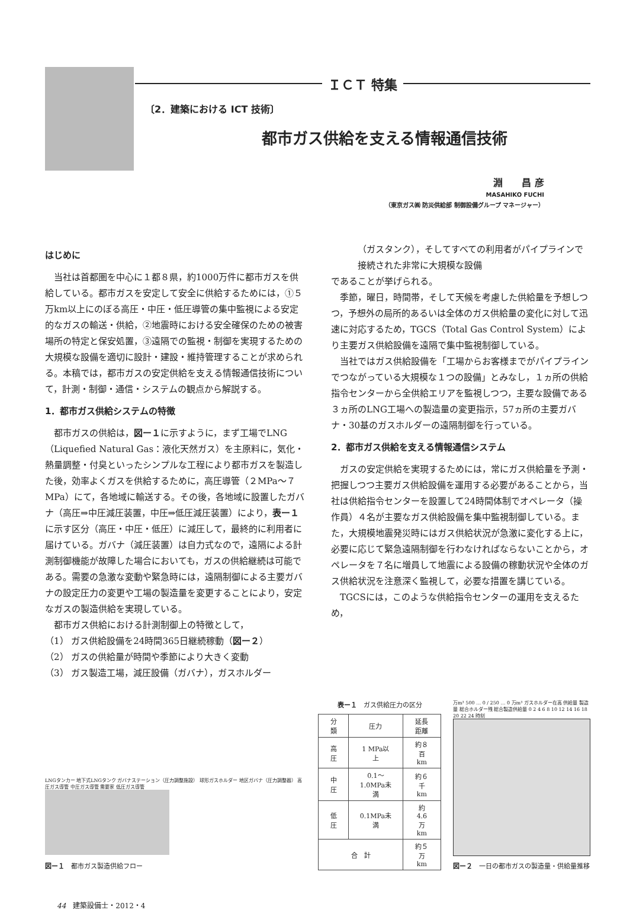ＩＣＴ 特集
〔2．建築における ICT 技術〕
都市ガス供給を支える情報通信技術
淵　　昌 彦
MASAHIKO FUCHI
（東京ガス㈱ 防災供給部 制御設備グループ マネージャー）
はじめに
当社は首都圏を中心に１都８県，約1000万件に都市ガスを供給している。都市ガスを安定して安全に供給するためには，①５万km以上にのぼる高圧・中圧・低圧導管の集中監視による安定的なガスの輸送・供給，②地震時における安全確保のための被害場所の特定と保安処置，③遠隔での監視・制御を実現するための大規模な設備を適切に設計・建設・維持管理することが求められる。本稿では，都市ガスの安定供給を支える情報通信技術について，計測・制御・通信・システムの観点から解説する。
1．都市ガス供給システムの特徴
都市ガスの供給は，図ー１に示すように，まず工場でLNG（Liquefied Natural Gas：液化天然ガス）を主原料に，気化・熱量調整・付臭といったシンプルな工程により都市ガスを製造した後，効率よくガスを供給するために，高圧導管（２MPa～７MPa）にて，各地域に輸送する。その後，各地域に設置したガバナ（高圧⇒中圧減圧装置，中圧⇒低圧減圧装置）により，表ー１に示す区分（高圧・中圧・低圧）に減圧して，最終的に利用者に届けている。ガバナ（減圧装置）は自力式なので，遠隔による計測制御機能が故障した場合においても，ガスの供給継続は可能である。需要の急激な変動や緊急時には，遠隔制御による主要ガバナの設定圧力の変更や工場の製造量を変更することにより，安定なガスの製造供給を実現している。
都市ガス供給における計測制御上の特徴として，
（1） ガス供給設備を24時間365日継続稼動（図ー２）
（2） ガスの供給量が時間や季節により大きく変動
（3） ガス製造工場，減圧設備（ガバナ），ガスホルダー
（ガスタンク），そしてすべての利用者がパイプラインで接続された非常に大規模な設備
であることが挙げられる。
季節，曜日，時間帯，そして天候を考慮した供給量を予想しつつ，予想外の局所的あるいは全体のガス供給量の変化に対して迅速に対応するため，TGCS（Total Gas Control System）により主要ガス供給設備を遠隔で集中監視制御している。
当社ではガス供給設備を「工場からお客様までがパイプラインでつながっている大規模な１つの設備」とみなし，１ヵ所の供給指令センターから全供給エリアを監視しつつ，主要な設備である３ヵ所のLNG工場への製造量の変更指示，57ヵ所の主要ガバナ・30基のガスホルダーの遠隔制御を行っている。
2．都市ガス供給を支える情報通信システム
ガスの安定供給を実現するためには，常にガス供給量を予測・把握しつつ主要ガス供給設備を運用する必要があることから，当社は供給指令センターを設置して24時間体制でオペレータ（操作員）４名が主要なガス供給設備を集中監視制御している。また，大規模地震発災時にはガス供給状況が急激に変化する上に，必要に応じて緊急遠隔制御を行わなければならないことから，オペレータを７名に増員して地震による設備の稼動状況や全体のガス供給状況を注意深く監視して，必要な措置を講じている。
TGCSには，このような供給指令センターの運用を支えるため，
LNGタンカー 地下式LNGタンク ガバナステーション（圧力調整施設） 球形ガスホルダー 地区ガバナ（圧力調整器） 高圧ガス導管 中圧ガス導管 需要家 低圧ガス導管
図ー１　都市ガス製造供給フロー
表ー１　ガス供給圧力の区分
| 分類 | 圧力 | 延長距離 |
| --- | --- | --- |
| 高圧 | 1 MPa以上 | 約８百km |
| 中圧 | 0.1～1.0MPa未満 | 約６千km |
| 低圧 | 0.1MPa未満 | 約4.6万km |
| 合 計 | | 約５万km |
万m³ 500 … 0 / 250 … 0 万m³ ガスホルダー在高 供給量 製造量 総合ホルダー残 総合製造供給量 0 2 4 6 8 10 12 14 16 18 20 22 24 時刻
図ー２　一日の都市ガスの製造量・供給量推移
44　建築設備士・2012・4